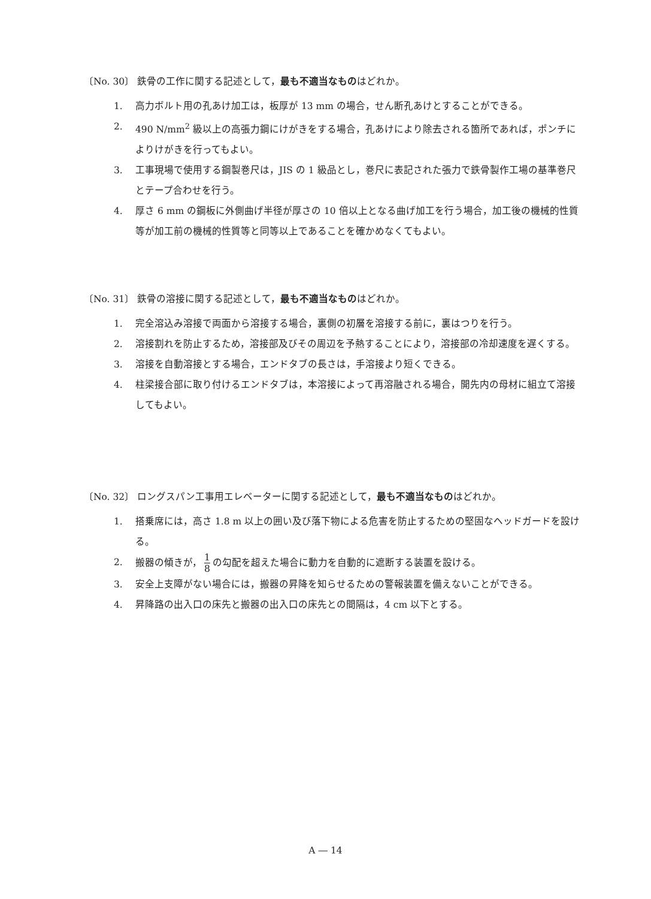〔No. 30〕 鉄骨の工作に関する記述として，最も不適当なものはどれか。
1. 高力ボルト用の孔あけ加工は，板厚が 13 mm の場合，せん断孔あけとすることができる。
2. 490 N/mm<sup>2</sup> 級以上の高張力鋼にけがきをする場合，孔あけにより除去される箇所であれば，ポンチによりけがきを行ってもよい。
3. 工事現場で使用する鋼製巻尺は，JIS の 1 級品とし，巻尺に表記された張力で鉄骨製作工場の基準巻尺とテープ合わせを行う。
4. 厚さ 6 mm の鋼板に外側曲げ半径が厚さの 10 倍以上となる曲げ加工を行う場合，加工後の機械的性質等が加工前の機械的性質等と同等以上であることを確かめなくてもよい。
〔No. 31〕 鉄骨の溶接に関する記述として，最も不適当なものはどれか。
1. 完全溶込み溶接で両面から溶接する場合，裏側の初層を溶接する前に，裏はつりを行う。
2. 溶接割れを防止するため，溶接部及びその周辺を予熱することにより，溶接部の冷却速度を遅くする。
3. 溶接を自動溶接とする場合，エンドタブの長さは，手溶接より短くできる。
4. 柱梁接合部に取り付けるエンドタブは，本溶接によって再溶融される場合，開先内の母材に組立て溶接してもよい。
〔No. 32〕 ロングスパン工事用エレベーターに関する記述として，最も不適当なものはどれか。
1. 搭乗席には，高さ 1.8 m 以上の囲い及び落下物による危害を防止するための堅固なヘッドガードを設ける。
2. 搬器の傾きが， 1 8 の勾配を超えた場合に動力を自動的に遮断する装置を設ける。
3. 安全上支障がない場合には，搬器の昇降を知らせるための警報装置を備えないことができる。
4. 昇降路の出入口の床先と搬器の出入口の床先との間隔は，4 cm 以下とする。
A ― 14